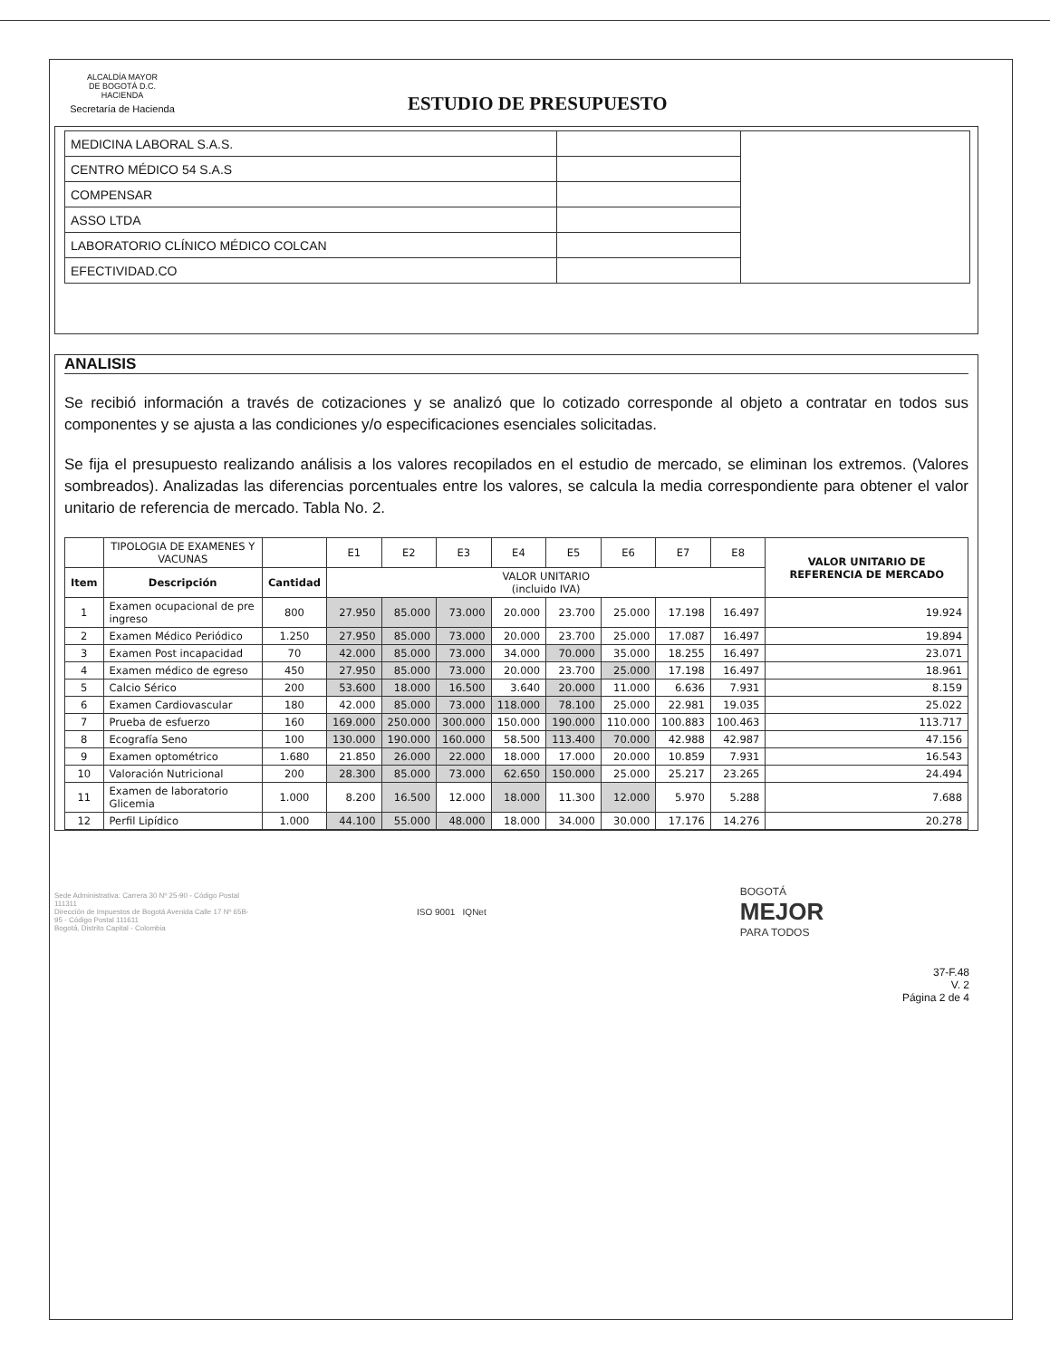ALCALDÍA MAYOR
DE BOGOTÁ D.C.
HACIENDA
Secretaría de Hacienda
ESTUDIO DE PRESUPUESTO
| MEDICINA LABORAL S.A.S. | | |
| CENTRO MÉDICO 54 S.A.S | | |
| COMPENSAR | | |
| ASSO LTDA | | |
| LABORATORIO CLÍNICO MÉDICO COLCAN | | |
| EFECTIVIDAD.CO | | |
ANALISIS
Se recibió información a través de cotizaciones y se analizó que lo cotizado corresponde al objeto a contratar en todos sus componentes y se ajusta a las condiciones y/o especificaciones esenciales solicitadas.
Se fija el presupuesto realizando análisis a los valores recopilados en el estudio de mercado, se eliminan los extremos. (Valores sombreados). Analizadas las diferencias porcentuales entre los valores, se calcula la media correspondiente para obtener el valor unitario de referencia de mercado. Tabla No. 2.
| | TIPOLOGIA DE EXAMENES Y VACUNAS | | E1 | E2 | E3 | E4 | E5 | E6 | E7 | E8 | VALOR UNITARIO DE REFERENCIA DE MERCADO |
| --- | --- | --- | --- | --- | --- | --- | --- | --- | --- | --- | --- |
| Item | Descripción | Cantidad | VALOR UNITARIO (incluido IVA) | | | | | | | | |
| 1 | Examen ocupacional de pre ingreso | 800 | 27.950 | 85.000 | 73.000 | 20.000 | 23.700 | 25.000 | 17.198 | 16.497 | 19.924 |
| 2 | Examen Médico Periódico | 1.250 | 27.950 | 85.000 | 73.000 | 20.000 | 23.700 | 25.000 | 17.087 | 16.497 | 19.894 |
| 3 | Examen Post incapacidad | 70 | 42.000 | 85.000 | 73.000 | 34.000 | 70.000 | 35.000 | 18.255 | 16.497 | 23.071 |
| 4 | Examen médico de egreso | 450 | 27.950 | 85.000 | 73.000 | 20.000 | 23.700 | 25.000 | 17.198 | 16.497 | 18.961 |
| 5 | Calcio Sérico | 200 | 53.600 | 18.000 | 16.500 | 3.640 | 20.000 | 11.000 | 6.636 | 7.931 | 8.159 |
| 6 | Examen Cardiovascular | 180 | 42.000 | 85.000 | 73.000 | 118.000 | 78.100 | 25.000 | 22.981 | 19.035 | 25.022 |
| 7 | Prueba de esfuerzo | 160 | 169.000 | 250.000 | 300.000 | 150.000 | 190.000 | 110.000 | 100.883 | 100.463 | 113.717 |
| 8 | Ecografía Seno | 100 | 130.000 | 190.000 | 160.000 | 58.500 | 113.400 | 70.000 | 42.988 | 42.987 | 47.156 |
| 9 | Examen optométrico | 1.680 | 21.850 | 26.000 | 22.000 | 18.000 | 17.000 | 20.000 | 10.859 | 7.931 | 16.543 |
| 10 | Valoración Nutricional | 200 | 28.300 | 85.000 | 73.000 | 62.650 | 150.000 | 25.000 | 25.217 | 23.265 | 24.494 |
| 11 | Examen de laboratorio Glicemia | 1.000 | 8.200 | 16.500 | 12.000 | 18.000 | 11.300 | 12.000 | 5.970 | 5.288 | 7.688 |
| 12 | Perfil Lipídico | 1.000 | 44.100 | 55.000 | 48.000 | 18.000 | 34.000 | 30.000 | 17.176 | 14.276 | 20.278 |
Sede Administrativa: Carrera 30 Nº 25-90 - Código Postal 111311
Dirección de Impuestos de Bogotá Avenida Calle 17 Nº 65B-95 - Código Postal 111611
Bogotá, Distrito Capital - Colombia
ISO 9001 IQNet
BOGOTÁ
MEJOR
PARA TODOS
37-F.48
V. 2
Página 2 de 4